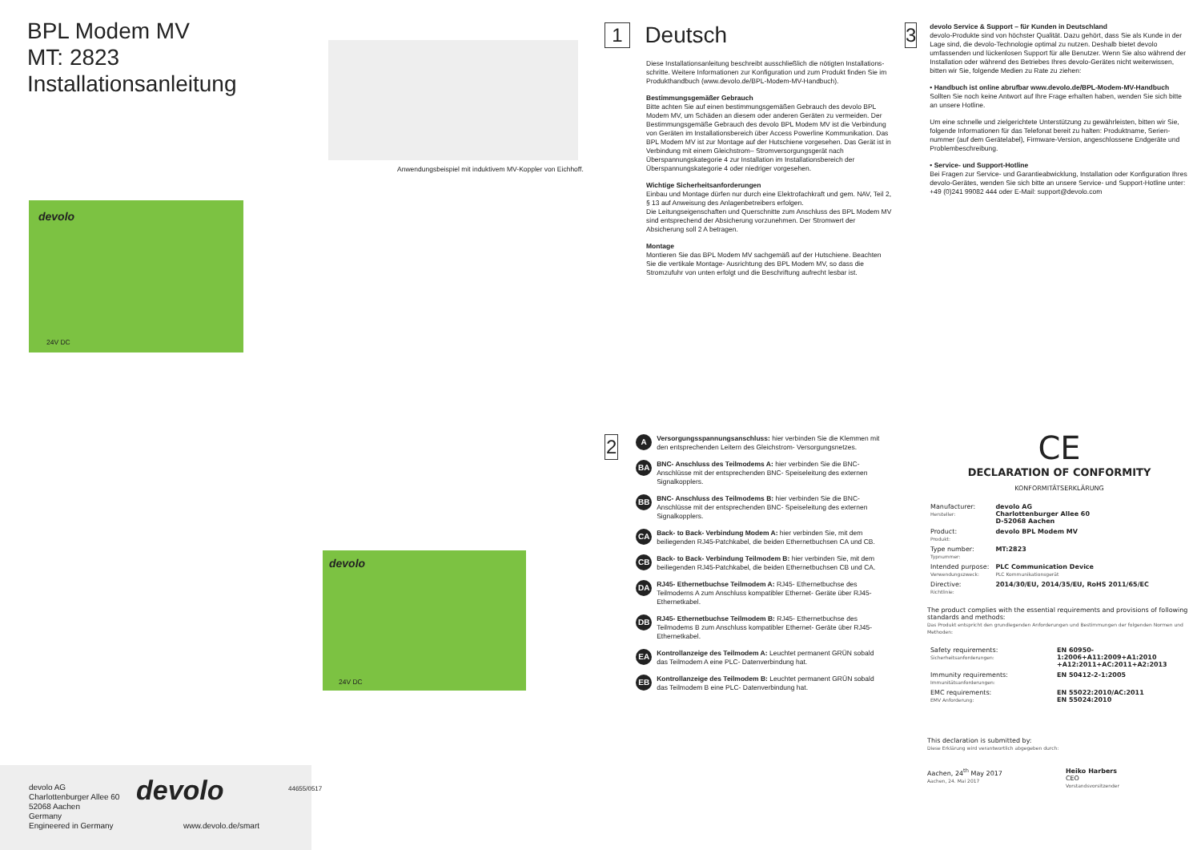BPL Modem MV
MT: 2823
Installationsanleitung
Anwendungsbeispiel mit induktivem MV-Koppler von Eichhoff.
devolo
24V DC
devolo
24V DC
devolo AG
Charlottenburger Allee 60
52068 Aachen
Germany
Engineered in Germany
devolo
www.devolo.de/smart
44655/0517
1 Deutsch
Diese Installationsanleitung beschreibt ausschließlich die nötigten Installations­schritte. Weitere Informationen zur Konfiguration und zum Produkt finden Sie im Produkthandbuch (www.devolo.de/BPL-Modem-MV-Handbuch).
Bestimmungsgemäßer Gebrauch
Bitte achten Sie auf einen bestimmungsgemäßen Gebrauch des devolo BPL Modem MV, um Schäden an diesem oder anderen Geräten zu vermeiden. Der Bestim­mungsgemäße Gebrauch des devolo BPL Modem MV ist die Verbindung von Geräten im Installationsbereich über Access Powerline Kommunikation. Das BPL Modem MV ist zur Montage auf der Hutschiene vorgesehen. Das Gerät ist in Verbindung mit einem Gleichstrom– Stromversorgungsgerät nach Überspannungskategorie 4 zur Installation im Installationsbereich der Überspannungskategorie 4 oder niedriger vorgesehen.
Wichtige Sicherheitsanforderungen
Einbau und Montage dürfen nur durch eine Elektrofachkraft und gem. NAV, Teil 2, § 13 auf Anweisung des Anlagenbetreibers erfolgen.
Die Leitungseigenschaften und Querschnitte zum Anschluss des BPL Modem MV sind entsprechend der Absicherung vorzunehmen. Der Stromwert der Absicherung soll 2 A betragen.
Montage
Montieren Sie das BPL Modem MV sachgemäß auf der Hutschiene. Beachten Sie die vertikale Montage- Ausrichtung des BPL Modem MV, so dass die Stromzufuhr von unten erfolgt und die Beschriftung aufrecht lesbar ist.
3
devolo Service & Support – für Kunden in Deutschland
devolo-Produkte sind von höchster Qualität. Dazu gehört, dass Sie als Kunde in der Lage sind, die devolo-Technologie optimal zu nutzen. Deshalb bietet devolo umfassenden und lückenlosen Support für alle Benutzer. Wenn Sie also während der Installation oder während des Betriebes Ihres devolo-Gerätes nicht weiterwissen, bitten wir Sie, folgende Medien zu Rate zu ziehen:
• Handbuch ist online abrufbar www.devolo.de/BPL-Modem-MV-Handbuch
Sollten Sie noch keine Antwort auf Ihre Frage erhalten haben, wenden Sie sich bitte an unsere Hotline.
Um eine schnelle und zielgerichtete Unterstützung zu gewährleisten, bitten wir Sie, folgende Informationen für das Telefonat bereit zu halten: Produktname, Serien­nummer (auf dem Gerätelabel), Firmware-Version, angeschlossene Endgeräte und Problembeschreibung.
• Service- und Support-Hotline
Bei Fragen zur Service- und Garantieabwicklung, Installation oder Konfiguration Ihres devolo-Gerätes, wenden Sie sich bitte an unsere Service- und Support-Hotline unter: +49 (0)241 99082 444 oder E-Mail: support@devolo.com
2
A
Versorgungsspannungsanschluss: hier verbinden Sie die Klemmen mit den entsprechenden Leitern des Gleichstrom- Versorgungsnetzes.
BA
BNC- Anschluss des Teilmodems A: hier verbinden Sie die BNC-Anschlüsse mit der entsprechenden BNC- Speiseleitung des externen Signalkopplers.
BB
BNC- Anschluss des Teilmodems B: hier verbinden Sie die BNC-Anschlüsse mit der entsprechenden BNC- Speiseleitung des externen Signalkopplers.
CA
Back- to Back- Verbindung Modem A: hier verbinden Sie, mit dem beiliegenden RJ45-Patchkabel, die beiden Ethernetbuchsen CA und CB.
CB
Back- to Back- Verbindung Teilmodem B: hier verbinden Sie, mit dem beiliegenden RJ45-Patchkabel, die beiden Ethernetbuchsen CB und CA.
DA
RJ45- Ethernetbuchse Teilmodem A: RJ45- Ethernetbuchse des Teilmoderns A zum Anschluss kompatibler Ethernet- Geräte über RJ45-Ethernetkabel.
DB
RJ45- Ethernetbuchse Teilmodem B: RJ45- Ethernetbuchse des Teilmodems B zum Anschluss kompatibler Ethernet- Geräte über RJ45-Ethernetkabel.
EA
Kontrollanzeige des Teilmodem A: Leuchtet permanent GRÜN sobald das Teilmodem A eine PLC- Datenverbindung hat.
EB
Kontrollanzeige des Teilmodem B: Leuchtet permanent GRÜN sobald das Teilmodem B eine PLC- Datenverbindung hat.
CE
DECLARATION OF CONFORMITY
KONFORMITÄTSERKLÄRUNG
| Manufacturer: Hersteller: | devolo AG Charlottenburger Allee 60 D-52068 Aachen |
| Product: Produkt: | devolo BPL Modem MV |
| Type number: Typnummer: | MT:2823 |
| Intended purpose: Verwendungszweck: | PLC Communication Device PLC Kommunikationsgerät |
| Directive: Richtlinie: | 2014/30/EU, 2014/35/EU, RoHS 2011/65/EC |
The product complies with the essential requirements and provisions of following standards and methods:
Das Produkt entspricht den grundlegenden Anforderungen und Bestimmungen der folgenden Normen und Methoden:
| Safety requirements: Sicherheitsanforderungen: | EN 60950-1:2006+A11:2009+A1:2010 +A12:2011+AC:2011+A2:2013 |
| Immunity requirements: Immunitätsanforderungen: | EN 50412-2-1:2005 |
| EMC requirements: EMV Anforderung: | EN 55022:2010/AC:2011 EN 55024:2010 |
This declaration is submitted by:
Diese Erklärung wird verantwortlich abgegeben durch:
Aachen, 24<sup>th</sup> May 2017
Aachen, 24. Mai 2017
Heiko Harbers
CEO
Vorstandsvorsitzender